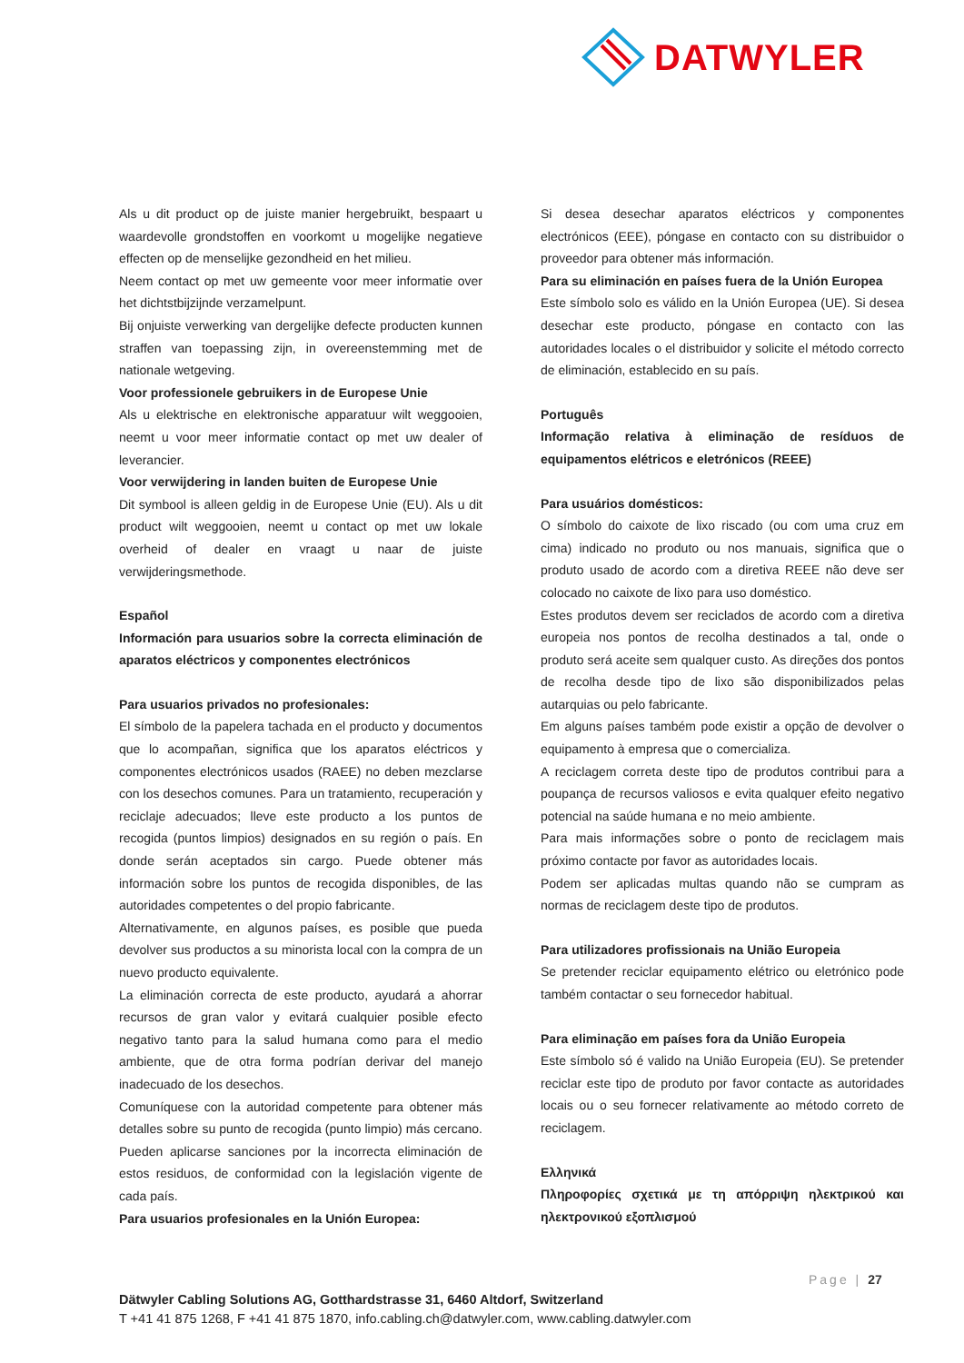DATWYLER
Als u dit product op de juiste manier hergebruikt, bespaart u waardevolle grondstoffen en voorkomt u mogelijke negatieve effecten op de menselijke gezondheid en het milieu.
Neem contact op met uw gemeente voor meer informatie over het dichtstbijzijnde verzamelpunt.
Bij onjuiste verwerking van dergelijke defecte producten kunnen straffen van toepassing zijn, in overeenstemming met de nationale wetgeving.
Voor professionele gebruikers in de Europese Unie
Als u elektrische en elektronische apparatuur wilt weggooien, neemt u voor meer informatie contact op met uw dealer of leverancier.
Voor verwijdering in landen buiten de Europese Unie
Dit symbool is alleen geldig in de Europese Unie (EU). Als u dit product wilt weggooien, neemt u contact op met uw lokale overheid of dealer en vraagt u naar de juiste verwijderingsmethode.
Español
Información para usuarios sobre la correcta eliminación de aparatos eléctricos y componentes electrónicos
Para usuarios privados no profesionales:
El símbolo de la papelera tachada en el producto y documentos que lo acompañan, significa que los aparatos eléctricos y componentes electrónicos usados (RAEE) no deben mezclarse con los desechos comunes. Para un tratamiento, recuperación y reciclaje adecuados; lleve este producto a los puntos de recogida (puntos limpios) designados en su región o país. En donde serán aceptados sin cargo. Puede obtener más información sobre los puntos de recogida disponibles, de las autoridades competentes o del propio fabricante.
Alternativamente, en algunos países, es posible que pueda devolver sus productos a su minorista local con la compra de un nuevo producto equivalente.
La eliminación correcta de este producto, ayudará a ahorrar recursos de gran valor y evitará cualquier posible efecto negativo tanto para la salud humana como para el medio ambiente, que de otra forma podrían derivar del manejo inadecuado de los desechos.
Comuníquese con la autoridad competente para obtener más detalles sobre su punto de recogida (punto limpio) más cercano. Pueden aplicarse sanciones por la incorrecta eliminación de estos residuos, de conformidad con la legislación vigente de cada país.
Para usuarios profesionales en la Unión Europea:
Si desea desechar aparatos eléctricos y componentes electrónicos (EEE), póngase en contacto con su distribuidor o proveedor para obtener más información.
Para su eliminación en países fuera de la Unión Europea
Este símbolo solo es válido en la Unión Europea (UE). Si desea desechar este producto, póngase en contacto con las autoridades locales o el distribuidor y solicite el método correcto de eliminación, establecido en su país.
Português
Informação relativa à eliminação de resíduos de equipamentos elétricos e eletrónicos (REEE)
Para usuários domésticos:
O símbolo do caixote de lixo riscado (ou com uma cruz em cima) indicado no produto ou nos manuais, significa que o produto usado de acordo com a diretiva REEE não deve ser colocado no caixote de lixo para uso doméstico.
Estes produtos devem ser reciclados de acordo com a diretiva europeia nos pontos de recolha destinados a tal, onde o produto será aceite sem qualquer custo. As direções dos pontos de recolha desde tipo de lixo são disponibilizados pelas autarquias ou pelo fabricante.
Em alguns países também pode existir a opção de devolver o equipamento à empresa que o comercializa.
A reciclagem correta deste tipo de produtos contribui para a poupança de recursos valiosos e evita qualquer efeito negativo potencial na saúde humana e no meio ambiente.
Para mais informações sobre o ponto de reciclagem mais próximo contacte por favor as autoridades locais.
Podem ser aplicadas multas quando não se cumpram as normas de reciclagem deste tipo de produtos.
Para utilizadores profissionais na União Europeia
Se pretender reciclar equipamento elétrico ou eletrónico pode também contactar o seu fornecedor habitual.
Para eliminação em países fora da União Europeia
Este símbolo só é valido na União Europeia (EU). Se pretender reciclar este tipo de produto por favor contacte as autoridades locais ou o seu fornecer relativamente ao método correto de reciclagem.
Ελληνικά
Πληροφορίες σχετικά με τη απόρριψη ηλεκτρικού και ηλεκτρονικού εξοπλισμού
Page | 27
Dätwyler Cabling Solutions AG, Gotthardstrasse 31, 6460 Altdorf, Switzerland
T +41 41 875 1268, F +41 41 875 1870, info.cabling.ch@datwyler.com, www.cabling.datwyler.com